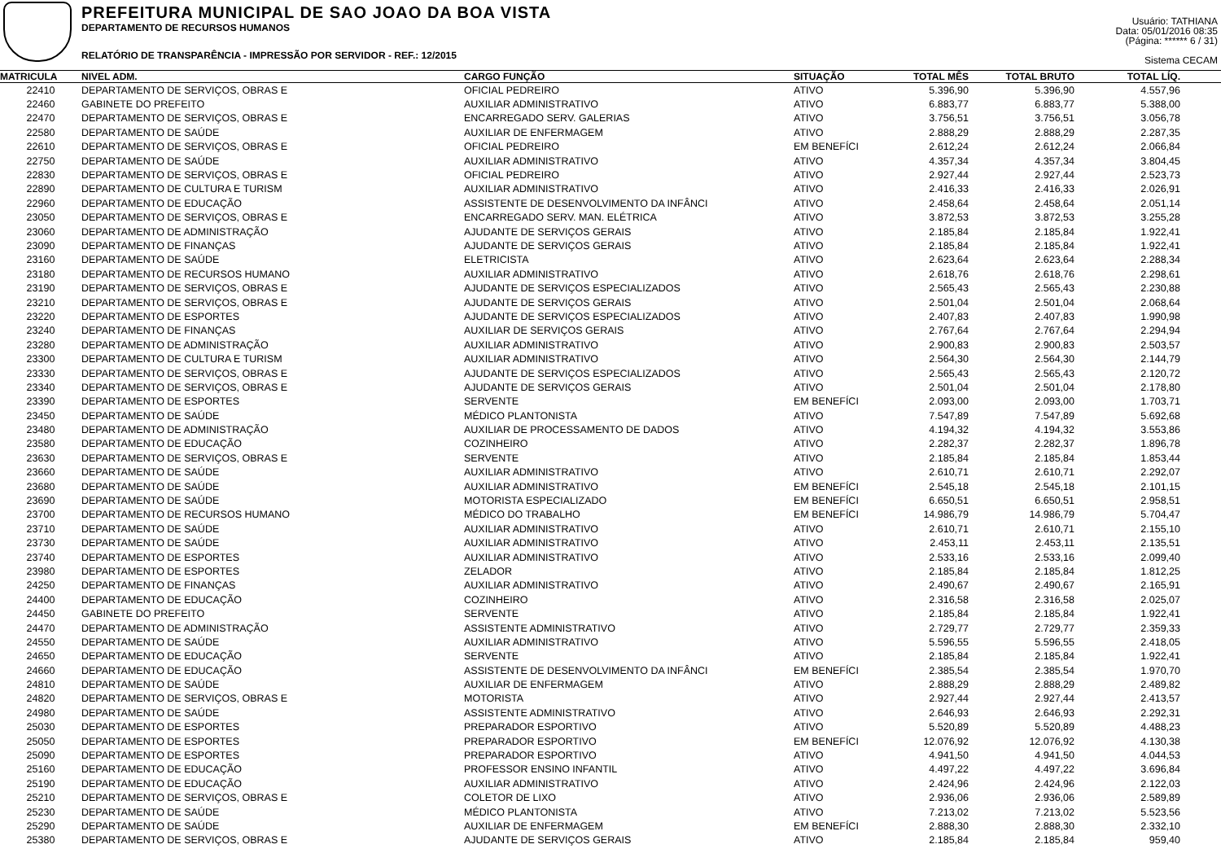PREFEITURA MUNICIPAL DE SAO JOAO DA BOA VISTA
DEPARTAMENTO DE RECURSOS HUMANOS
RELATÓRIO DE TRANSPARÊNCIA - IMPRESSÃO POR SERVIDOR - REF.: 12/2015
Usuário: TATHIANA
Data: 05/01/2016 08:35
(Página: ****** 6 / 31)
Sistema CECAM
| MATRICULA | NIVEL ADM. | CARGO FUNÇÃO | SITUAÇÃO | TOTAL MÊS | TOTAL BRUTO | TOTAL LÍQ. | |
| --- | --- | --- | --- | --- | --- | --- | --- |
| 22410 | DEPARTAMENTO DE SERVIÇOS, OBRAS E | OFICIAL PEDREIRO | ATIVO | 5.396,90 | 5.396,90 | 4.557,96 | |
| 22460 | GABINETE DO PREFEITO | AUXILIAR ADMINISTRATIVO | ATIVO | 6.883,77 | 6.883,77 | 5.388,00 | |
| 22470 | DEPARTAMENTO DE SERVIÇOS, OBRAS E | ENCARREGADO SERV. GALERIAS | ATIVO | 3.756,51 | 3.756,51 | 3.056,78 | |
| 22580 | DEPARTAMENTO DE SAÚDE | AUXILIAR DE ENFERMAGEM | ATIVO | 2.888,29 | 2.888,29 | 2.287,35 | |
| 22610 | DEPARTAMENTO DE SERVIÇOS, OBRAS E | OFICIAL PEDREIRO | EM BENEFÍCI | 2.612,24 | 2.612,24 | 2.066,84 | |
| 22750 | DEPARTAMENTO DE SAÚDE | AUXILIAR ADMINISTRATIVO | ATIVO | 4.357,34 | 4.357,34 | 3.804,45 | |
| 22830 | DEPARTAMENTO DE SERVIÇOS, OBRAS E | OFICIAL PEDREIRO | ATIVO | 2.927,44 | 2.927,44 | 2.523,73 | |
| 22890 | DEPARTAMENTO DE CULTURA E TURISM | AUXILIAR ADMINISTRATIVO | ATIVO | 2.416,33 | 2.416,33 | 2.026,91 | |
| 22960 | DEPARTAMENTO DE EDUCAÇÃO | ASSISTENTE DE DESENVOLVIMENTO DA INFÂNCI | ATIVO | 2.458,64 | 2.458,64 | 2.051,14 | |
| 23050 | DEPARTAMENTO DE SERVIÇOS, OBRAS E | ENCARREGADO SERV. MAN. ELÉTRICA | ATIVO | 3.872,53 | 3.872,53 | 3.255,28 | |
| 23060 | DEPARTAMENTO DE ADMINISTRAÇÃO | AJUDANTE DE SERVIÇOS GERAIS | ATIVO | 2.185,84 | 2.185,84 | 1.922,41 | |
| 23090 | DEPARTAMENTO DE FINANÇAS | AJUDANTE DE SERVIÇOS GERAIS | ATIVO | 2.185,84 | 2.185,84 | 1.922,41 | |
| 23160 | DEPARTAMENTO DE SAÚDE | ELETRICISTA | ATIVO | 2.623,64 | 2.623,64 | 2.288,34 | |
| 23180 | DEPARTAMENTO DE RECURSOS HUMANO | AUXILIAR ADMINISTRATIVO | ATIVO | 2.618,76 | 2.618,76 | 2.298,61 | |
| 23190 | DEPARTAMENTO DE SERVIÇOS, OBRAS E | AJUDANTE DE SERVIÇOS ESPECIALIZADOS | ATIVO | 2.565,43 | 2.565,43 | 2.230,88 | |
| 23210 | DEPARTAMENTO DE SERVIÇOS, OBRAS E | AJUDANTE DE SERVIÇOS GERAIS | ATIVO | 2.501,04 | 2.501,04 | 2.068,64 | |
| 23220 | DEPARTAMENTO DE ESPORTES | AJUDANTE DE SERVIÇOS ESPECIALIZADOS | ATIVO | 2.407,83 | 2.407,83 | 1.990,98 | |
| 23240 | DEPARTAMENTO DE FINANÇAS | AUXILIAR DE SERVIÇOS GERAIS | ATIVO | 2.767,64 | 2.767,64 | 2.294,94 | |
| 23280 | DEPARTAMENTO DE ADMINISTRAÇÃO | AUXILIAR ADMINISTRATIVO | ATIVO | 2.900,83 | 2.900,83 | 2.503,57 | |
| 23300 | DEPARTAMENTO DE CULTURA E TURISM | AUXILIAR ADMINISTRATIVO | ATIVO | 2.564,30 | 2.564,30 | 2.144,79 | |
| 23330 | DEPARTAMENTO DE SERVIÇOS, OBRAS E | AJUDANTE DE SERVIÇOS ESPECIALIZADOS | ATIVO | 2.565,43 | 2.565,43 | 2.120,72 | |
| 23340 | DEPARTAMENTO DE SERVIÇOS, OBRAS E | AJUDANTE DE SERVIÇOS GERAIS | ATIVO | 2.501,04 | 2.501,04 | 2.178,80 | |
| 23390 | DEPARTAMENTO DE ESPORTES | SERVENTE | EM BENEFÍCI | 2.093,00 | 2.093,00 | 1.703,71 | |
| 23450 | DEPARTAMENTO DE SAÚDE | MÉDICO PLANTONISTA | ATIVO | 7.547,89 | 7.547,89 | 5.692,68 | |
| 23480 | DEPARTAMENTO DE ADMINISTRAÇÃO | AUXILIAR DE PROCESSAMENTO DE DADOS | ATIVO | 4.194,32 | 4.194,32 | 3.553,86 | |
| 23580 | DEPARTAMENTO DE EDUCAÇÃO | COZINHEIRO | ATIVO | 2.282,37 | 2.282,37 | 1.896,78 | |
| 23630 | DEPARTAMENTO DE SERVIÇOS, OBRAS E | SERVENTE | ATIVO | 2.185,84 | 2.185,84 | 1.853,44 | |
| 23660 | DEPARTAMENTO DE SAÚDE | AUXILIAR ADMINISTRATIVO | ATIVO | 2.610,71 | 2.610,71 | 2.292,07 | |
| 23680 | DEPARTAMENTO DE SAÚDE | AUXILIAR ADMINISTRATIVO | EM BENEFÍCI | 2.545,18 | 2.545,18 | 2.101,15 | |
| 23690 | DEPARTAMENTO DE SAÚDE | MOTORISTA ESPECIALIZADO | EM BENEFÍCI | 6.650,51 | 6.650,51 | 2.958,51 | |
| 23700 | DEPARTAMENTO DE RECURSOS HUMANO | MÉDICO DO TRABALHO | EM BENEFÍCI | 14.986,79 | 14.986,79 | 5.704,47 | |
| 23710 | DEPARTAMENTO DE SAÚDE | AUXILIAR ADMINISTRATIVO | ATIVO | 2.610,71 | 2.610,71 | 2.155,10 | |
| 23730 | DEPARTAMENTO DE SAÚDE | AUXILIAR ADMINISTRATIVO | ATIVO | 2.453,11 | 2.453,11 | 2.135,51 | |
| 23740 | DEPARTAMENTO DE ESPORTES | AUXILIAR ADMINISTRATIVO | ATIVO | 2.533,16 | 2.533,16 | 2.099,40 | |
| 23980 | DEPARTAMENTO DE ESPORTES | ZELADOR | ATIVO | 2.185,84 | 2.185,84 | 1.812,25 | |
| 24250 | DEPARTAMENTO DE FINANÇAS | AUXILIAR ADMINISTRATIVO | ATIVO | 2.490,67 | 2.490,67 | 2.165,91 | |
| 24400 | DEPARTAMENTO DE EDUCAÇÃO | COZINHEIRO | ATIVO | 2.316,58 | 2.316,58 | 2.025,07 | |
| 24450 | GABINETE DO PREFEITO | SERVENTE | ATIVO | 2.185,84 | 2.185,84 | 1.922,41 | |
| 24470 | DEPARTAMENTO DE ADMINISTRAÇÃO | ASSISTENTE ADMINISTRATIVO | ATIVO | 2.729,77 | 2.729,77 | 2.359,33 | |
| 24550 | DEPARTAMENTO DE SAÚDE | AUXILIAR ADMINISTRATIVO | ATIVO | 5.596,55 | 5.596,55 | 2.418,05 | |
| 24650 | DEPARTAMENTO DE EDUCAÇÃO | SERVENTE | ATIVO | 2.185,84 | 2.185,84 | 1.922,41 | |
| 24660 | DEPARTAMENTO DE EDUCAÇÃO | ASSISTENTE DE DESENVOLVIMENTO DA INFÂNCI | EM BENEFÍCI | 2.385,54 | 2.385,54 | 1.970,70 | |
| 24810 | DEPARTAMENTO DE SAÚDE | AUXILIAR DE ENFERMAGEM | ATIVO | 2.888,29 | 2.888,29 | 2.489,82 | |
| 24820 | DEPARTAMENTO DE SERVIÇOS, OBRAS E | MOTORISTA | ATIVO | 2.927,44 | 2.927,44 | 2.413,57 | |
| 24980 | DEPARTAMENTO DE SAÚDE | ASSISTENTE ADMINISTRATIVO | ATIVO | 2.646,93 | 2.646,93 | 2.292,31 | |
| 25030 | DEPARTAMENTO DE ESPORTES | PREPARADOR ESPORTIVO | ATIVO | 5.520,89 | 5.520,89 | 4.488,23 | |
| 25050 | DEPARTAMENTO DE ESPORTES | PREPARADOR ESPORTIVO | EM BENEFÍCI | 12.076,92 | 12.076,92 | 4.130,38 | |
| 25090 | DEPARTAMENTO DE ESPORTES | PREPARADOR ESPORTIVO | ATIVO | 4.941,50 | 4.941,50 | 4.044,53 | |
| 25160 | DEPARTAMENTO DE EDUCAÇÃO | PROFESSOR ENSINO INFANTIL | ATIVO | 4.497,22 | 4.497,22 | 3.696,84 | |
| 25190 | DEPARTAMENTO DE EDUCAÇÃO | AUXILIAR ADMINISTRATIVO | ATIVO | 2.424,96 | 2.424,96 | 2.122,03 | |
| 25210 | DEPARTAMENTO DE SERVIÇOS, OBRAS E | COLETOR DE LIXO | ATIVO | 2.936,06 | 2.936,06 | 2.589,89 | |
| 25230 | DEPARTAMENTO DE SAÚDE | MÉDICO PLANTONISTA | ATIVO | 7.213,02 | 7.213,02 | 5.523,56 | |
| 25290 | DEPARTAMENTO DE SAÚDE | AUXILIAR DE ENFERMAGEM | EM BENEFÍCI | 2.888,30 | 2.888,30 | 2.332,10 | |
| 25380 | DEPARTAMENTO DE SERVIÇOS, OBRAS E | AJUDANTE DE SERVIÇOS GERAIS | ATIVO | 2.185,84 | 2.185,84 | 959,40 | |